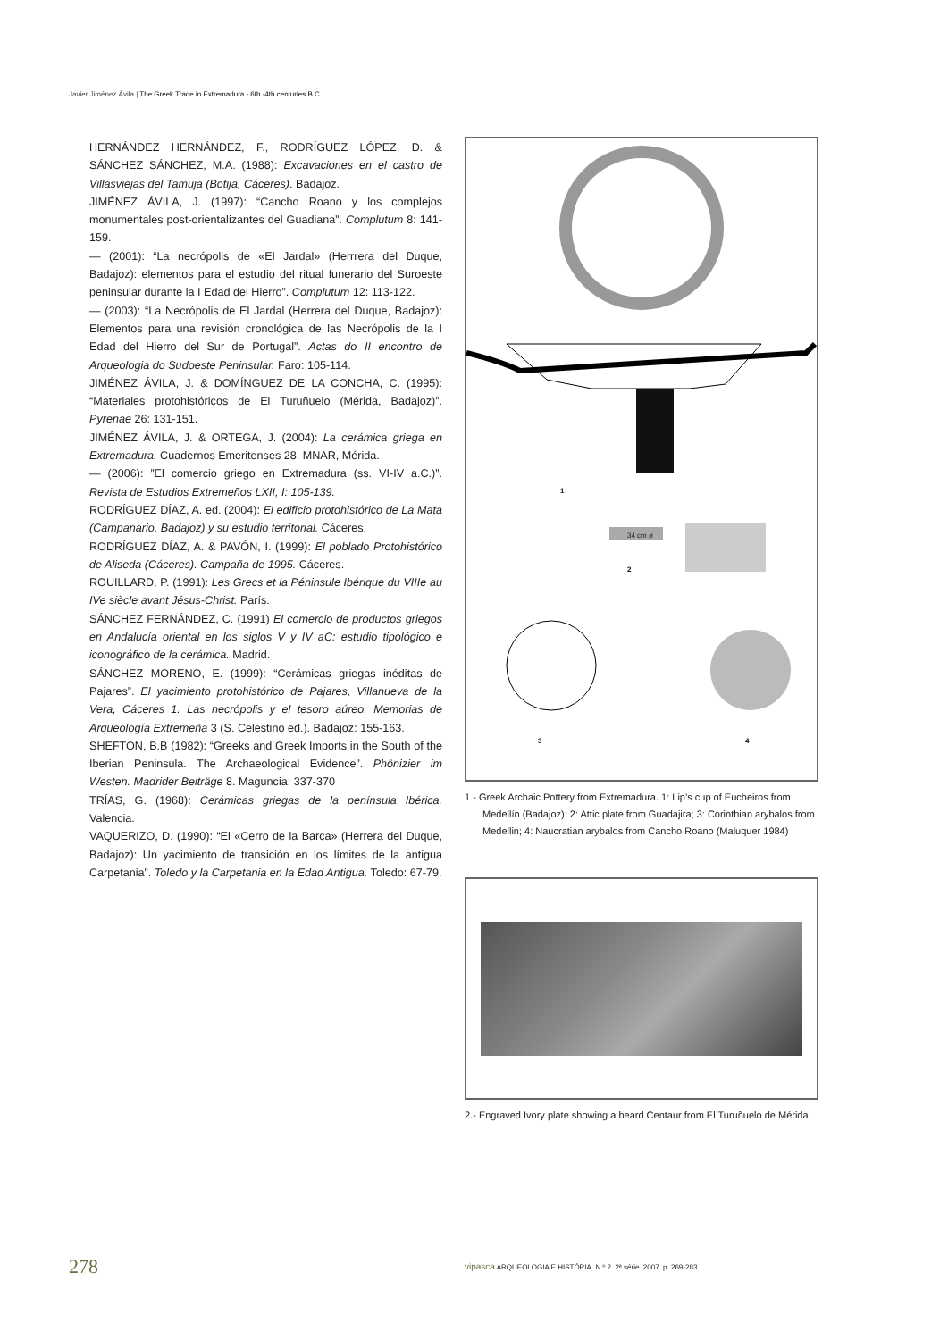Javier Jiménez Ávila | The Greek Trade in Extremadura - 6th -4th centuries B.C
HERNÁNDEZ HERNÁNDEZ, F., RODRÍGUEZ LÓPEZ, D. & SÁNCHEZ SÁNCHEZ, M.A. (1988): Excavaciones en el castro de Villasviejas del Tamuja (Botija, Cáceres). Badajoz.
JIMÉNEZ ÁVILA, J. (1997): “Cancho Roano y los complejos monumentales post-orientalizantes del Guadiana”. Complutum 8: 141-159.
— (2001): “La necrópolis de «El Jardal» (Herrrera del Duque, Badajoz): elementos para el estudio del ritual funerario del Suroeste peninsular durante la I Edad del Hierro”. Complutum 12: 113-122.
— (2003): “La Necrópolis de El Jardal (Herrera del Duque, Badajoz): Elementos para una revisión cronológica de las Necrópolis de la I Edad del Hierro del Sur de Portugal”. Actas do II encontro de Arqueologia do Sudoeste Peninsular. Faro: 105-114.
JIMÉNEZ ÁVILA, J. & DOMÍNGUEZ DE LA CONCHA, C. (1995): “Materiales protohistóricos de El Turuñuelo (Mérida, Badajoz)”. Pyrenae 26: 131-151.
JIMÉNEZ ÁVILA, J. & ORTEGA, J. (2004): La cerámica griega en Extremadura. Cuadernos Emeritenses 28. MNAR, Mérida.
— (2006): ”El comercio griego en Extremadura (ss. VI-IV a.C.)”. Revista de Estudios Extremeños LXII, I: 105-139.
RODRÍGUEZ DÍAZ, A. ed. (2004): El edificio protohistórico de La Mata (Campanario, Badajoz) y su estudio territorial. Cáceres.
RODRÍGUEZ DÍAZ, A. & PAVÓN, I. (1999): El poblado Protohistórico de Aliseda (Cáceres). Campaña de 1995. Cáceres.
ROUILLARD, P. (1991): Les Grecs et la Péninsule Ibérique du VIIIe au IVe siècle avant Jésus-Christ. París.
SÁNCHEZ FERNÁNDEZ, C. (1991) El comercio de productos griegos en Andalucía oriental en los siglos V y IV aC: estudio tipológico e iconográfico de la cerámica. Madrid.
SÁNCHEZ MORENO, E. (1999): “Cerámicas griegas inéditas de Pajares”. El yacimiento protohistórico de Pajares, Villanueva de la Vera, Cáceres 1. Las necrópolis y el tesoro aúreo. Memorias de Arqueología Extremeña 3 (S. Celestino ed.). Badajoz: 155-163.
SHEFTON, B.B (1982): “Greeks and Greek Imports in the South of the Iberian Peninsula. The Archaeological Evidence”. Phönizier im Westen. Madrider Beiträge 8. Maguncia: 337-370
TRÍAS, G. (1968): Cerámicas griegas de la península Ibérica. Valencia.
VAQUERIZO, D. (1990): “El «Cerro de la Barca» (Herrera del Duque, Badajoz): Un yacimiento de transición en los límites de la antigua Carpetania”. Toledo y la Carpetania en la Edad Antigua. Toledo: 67-79.
1
34 cm ø
2
3 4
1 - Greek Archaic Pottery from Extremadura. 1: Lip’s cup of Eucheiros from Medellín (Badajoz); 2: Attic plate from Guadajira; 3: Corinthian arybalos from Medellin; 4: Naucratian arybalos from Cancho Roano (Maluquer 1984)
2.- Engraved Ivory plate showing a beard Centaur from El Turuñuelo de Mérida.
278
vipasca ARQUEOLOGIA E HISTÓRIA. N.º 2. 2ª série. 2007. p. 269-283